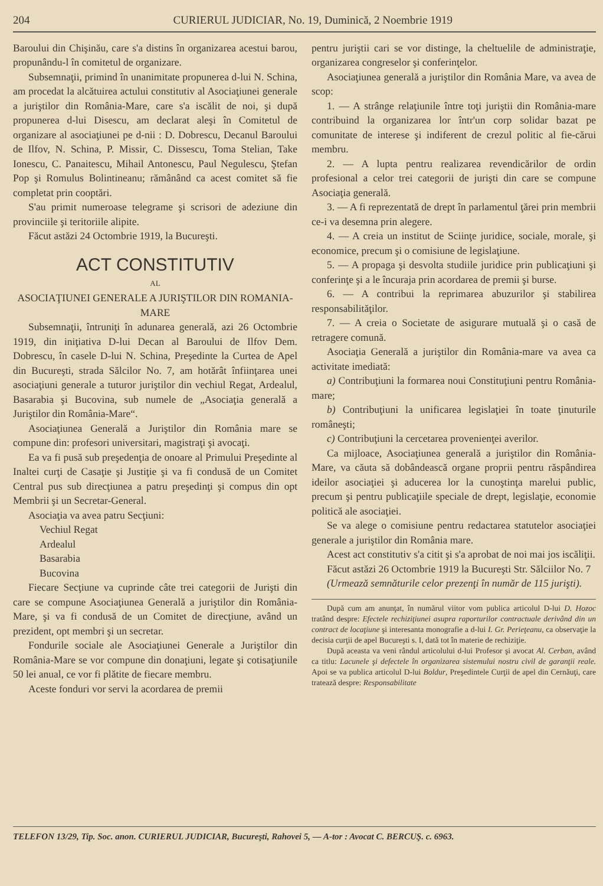204 CURIERUL JUDICIAR, No. 19, Duminică, 2 Noembrie 1919
Baroului din Chişinău, care s'a distins în organizarea acestui barou, propunându-l în comitetul de organizare.
Subsemnaţii, primind în unanimitate propunerea d-lui N. Schina, am procedat la alcătuirea actului constitutiv al Asociaţiunei generale a juriştilor din România-Mare, care s'a iscălit de noi, şi după propunerea d-lui Disescu, am declarat aleşi în Comitetul de organizare al asociaţiunei pe d-nii : D. Dobrescu, Decanul Baroului de Ilfov, N. Schina, P. Missir, C. Dissescu, Toma Stelian, Take Ionescu, C. Panaitescu, Mihail Antonescu, Paul Negulescu, Ştefan Pop şi Romulus Bolintineanu; rămânând ca acest comitet să fie completat prin cooptări.
S'au primit numeroase telegrame şi scrisori de adeziune din provinciile şi teritoriile alipite.
Făcut astăzi 24 Octombrie 1919, la Bucureşti.
ACT CONSTITUTIV
AL
ASOCIAŢIUNEI GENERALE A JURIŞTILOR DIN ROMANIA-MARE
Subsemnaţii, întruniţi în adunarea generală, azi 26 Octombrie 1919, din iniţiativa D-lui Decan al Baroului de Ilfov Dem. Dobrescu, în casele D-lui N. Schina, Preşedinte la Curtea de Apel din Bucureşti, strada Sălcilor No. 7, am hotărât înfiinţarea unei asociaţiuni generale a tuturor juriştilor din vechiul Regat, Ardealul, Basarabia şi Bucovina, sub numele de „Asociaţia generală a Juriştilor din România-Mare“.
Asociaţiunea Generală a Juriştilor din România mare se compune din: profesori universitari, magistraţi şi avocaţi.
Ea va fi pusă sub preşedenţia de onoare al Primului Preşedinte al Inaltei curţi de Casaţie şi Justiţie şi va fi condusă de un Comitet Central pus sub direcţiunea a patru preşedinţi şi compus din opt Membrii şi un Secretar-General.
Asociaţia va avea patru Secţiuni:
Vechiul Regat
Ardealul
Basarabia
Bucovina
Fiecare Secţiune va cuprinde câte trei categorii de Jurişti din care se compune Asociaţiunea Generală a juriştilor din România-Mare, şi va fi condusă de un Comitet de direcţiune, având un prezident, opt membri şi un secretar.
Fondurile sociale ale Asociaţiunei Generale a Juriştilor din România-Mare se vor compune din donaţiuni, legate şi cotisaţiunile 50 lei anual, ce vor fi plătite de fiecare membru.
Aceste fonduri vor servi la acordarea de premii
pentru juriştii cari se vor distinge, la cheltuelile de administraţie, organizarea congreselor şi conferinţelor.
Asociaţiunea generală a juriştilor din România Mare, va avea de scop:
1. — A strânge relaţiunile între toţi juriştii din România-mare contribuind la organizarea lor într'un corp solidar bazat pe comunitate de interese şi indiferent de crezul politic al fie-cărui membru.
2. — A lupta pentru realizarea revendicărilor de ordin profesional a celor trei categorii de jurişti din care se compune Asociaţia generală.
3. — A fi reprezentată de drept în parlamentul ţărei prin membrii ce-i va desemna prin alegere.
4. — A creia un institut de Sciinţe juridice, sociale, morale, şi economice, precum şi o comisiune de legislaţiune.
5. — A propaga şi desvolta studiile juridice prin publicaţiuni şi conferinţe şi a le încuraja prin acordarea de premii şi burse.
6. — A contribui la reprimarea abuzurilor şi stabilirea responsabilităţilor.
7. — A creia o Societate de asigurare mutuală şi o casă de retragere comună.
Asociaţia Generală a juriştilor din România-mare va avea ca activitate imediată:
a) Contribuţiuni la formarea noui Constituţiuni pentru România-mare;
b) Contribuţiuni la unificarea legislaţiei în toate ţinuturile româneşti;
c) Contribuţiuni la cercetarea provenienţei averilor.
Ca mijloace, Asociaţiunea generală a juriştilor din România-Mare, va căuta să dobândească organe proprii pentru răspândirea ideilor asociaţiei şi aducerea lor la cunoştinţa marelui public, precum şi pentru publicaţiile speciale de drept, legislaţie, economie politică ale asociaţiei.
Se va alege o comisiune pentru redactarea statutelor asociaţiei generale a juriştilor din România mare.
Acest act constitutiv s'a citit şi s'a aprobat de noi mai jos iscăliţii.
Făcut astăzi 26 Octombrie 1919 la Bucureşti Str. Sălciilor No. 7
(Urmează semnăturile celor prezenţi în număr de 115 jurişti).
După cum am anunţat, în numărul viitor vom publica articolul D-lui D. Hozoc tratând despre: Efectele rechiziţiunei asupra raporturilor contractuale derivând din un contract de locaţiune şi interesanta monografie a d-lui I. Gr. Perieţeanu, ca observaţie la decisia curţii de apel Bucureşti s. I, dată tot în materie de rechiziţie.
După aceasta va veni rândul articolului d-lui Profesor şi avocat Al. Cerban, având ca titlu: Lacunele şi defectele în organizarea sistemului nostru civil de garanţii reale. Apoi se va publica articolul D-lui Boldur, Preşedintele Curţii de apel din Cernăuţi, care tratează despre: Responsabilitate
TELEFON 13/29, Tip. Soc. anon. CURIERUL JUDICIAR, Bucureşti, Rahovei 5, — A-tor : Avocat C. BERCUŞ. c. 6963.